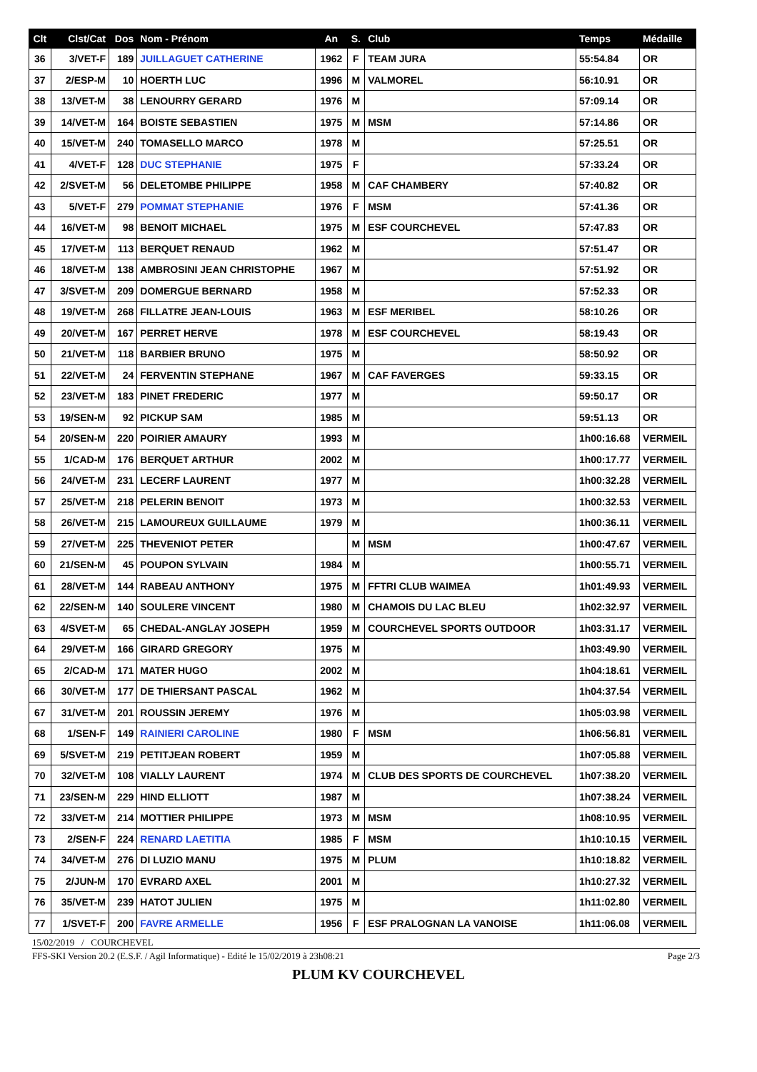| Clt | Clst/Cat | Dos | Nom - Prénom | An | S. | Club | Temps | Médaille |
| --- | --- | --- | --- | --- | --- | --- | --- | --- |
| 36 | 3/VET-F | 189 | JUILLAGUET CATHERINE | 1962 | F | TEAM JURA | 55:54.84 | OR |
| 37 | 2/ESP-M | 10 | HOERTH LUC | 1996 | M | VALMOREL | 56:10.91 | OR |
| 38 | 13/VET-M | 38 | LENOURRY GERARD | 1976 | M | | 57:09.14 | OR |
| 39 | 14/VET-M | 164 | BOISTE SEBASTIEN | 1975 | M | MSM | 57:14.86 | OR |
| 40 | 15/VET-M | 240 | TOMASELLO MARCO | 1978 | M | | 57:25.51 | OR |
| 41 | 4/VET-F | 128 | DUC STEPHANIE | 1975 | F | | 57:33.24 | OR |
| 42 | 2/SVET-M | 56 | DELETOMBE PHILIPPE | 1958 | M | CAF CHAMBERY | 57:40.82 | OR |
| 43 | 5/VET-F | 279 | POMMAT STEPHANIE | 1976 | F | MSM | 57:41.36 | OR |
| 44 | 16/VET-M | 98 | BENOIT MICHAEL | 1975 | M | ESF COURCHEVEL | 57:47.83 | OR |
| 45 | 17/VET-M | 113 | BERQUET RENAUD | 1962 | M | | 57:51.47 | OR |
| 46 | 18/VET-M | 138 | AMBROSINI JEAN CHRISTOPHE | 1967 | M | | 57:51.92 | OR |
| 47 | 3/SVET-M | 209 | DOMERGUE BERNARD | 1958 | M | | 57:52.33 | OR |
| 48 | 19/VET-M | 268 | FILLATRE JEAN-LOUIS | 1963 | M | ESF MERIBEL | 58:10.26 | OR |
| 49 | 20/VET-M | 167 | PERRET HERVE | 1978 | M | ESF COURCHEVEL | 58:19.43 | OR |
| 50 | 21/VET-M | 118 | BARBIER BRUNO | 1975 | M | | 58:50.92 | OR |
| 51 | 22/VET-M | 24 | FERVENTIN STEPHANE | 1967 | M | CAF FAVERGES | 59:33.15 | OR |
| 52 | 23/VET-M | 183 | PINET FREDERIC | 1977 | M | | 59:50.17 | OR |
| 53 | 19/SEN-M | 92 | PICKUP SAM | 1985 | M | | 59:51.13 | OR |
| 54 | 20/SEN-M | 220 | POIRIER AMAURY | 1993 | M | | 1h00:16.68 | VERMEIL |
| 55 | 1/CAD-M | 176 | BERQUET ARTHUR | 2002 | M | | 1h00:17.77 | VERMEIL |
| 56 | 24/VET-M | 231 | LECERF LAURENT | 1977 | M | | 1h00:32.28 | VERMEIL |
| 57 | 25/VET-M | 218 | PELERIN BENOIT | 1973 | M | | 1h00:32.53 | VERMEIL |
| 58 | 26/VET-M | 215 | LAMOUREUX GUILLAUME | 1979 | M | | 1h00:36.11 | VERMEIL |
| 59 | 27/VET-M | 225 | THEVENIOT PETER | | M | MSM | 1h00:47.67 | VERMEIL |
| 60 | 21/SEN-M | 45 | POUPON SYLVAIN | 1984 | M | | 1h00:55.71 | VERMEIL |
| 61 | 28/VET-M | 144 | RABEAU ANTHONY | 1975 | M | FFTRI CLUB WAIMEA | 1h01:49.93 | VERMEIL |
| 62 | 22/SEN-M | 140 | SOULERE VINCENT | 1980 | M | CHAMOIS DU LAC BLEU | 1h02:32.97 | VERMEIL |
| 63 | 4/SVET-M | 65 | CHEDAL-ANGLAY JOSEPH | 1959 | M | COURCHEVEL SPORTS OUTDOOR | 1h03:31.17 | VERMEIL |
| 64 | 29/VET-M | 166 | GIRARD GREGORY | 1975 | M | | 1h03:49.90 | VERMEIL |
| 65 | 2/CAD-M | 171 | MATER HUGO | 2002 | M | | 1h04:18.61 | VERMEIL |
| 66 | 30/VET-M | 177 | DE THIERSANT PASCAL | 1962 | M | | 1h04:37.54 | VERMEIL |
| 67 | 31/VET-M | 201 | ROUSSIN JEREMY | 1976 | M | | 1h05:03.98 | VERMEIL |
| 68 | 1/SEN-F | 149 | RAINIERI CAROLINE | 1980 | F | MSM | 1h06:56.81 | VERMEIL |
| 69 | 5/SVET-M | 219 | PETITJEAN ROBERT | 1959 | M | | 1h07:05.88 | VERMEIL |
| 70 | 32/VET-M | 108 | VIALLY LAURENT | 1974 | M | CLUB DES SPORTS DE COURCHEVEL | 1h07:38.20 | VERMEIL |
| 71 | 23/SEN-M | 229 | HIND ELLIOTT | 1987 | M | | 1h07:38.24 | VERMEIL |
| 72 | 33/VET-M | 214 | MOTTIER PHILIPPE | 1973 | M | MSM | 1h08:10.95 | VERMEIL |
| 73 | 2/SEN-F | 224 | RENARD LAETITIA | 1985 | F | MSM | 1h10:10.15 | VERMEIL |
| 74 | 34/VET-M | 276 | DI LUZIO MANU | 1975 | M | PLUM | 1h10:18.82 | VERMEIL |
| 75 | 2/JUN-M | 170 | EVRARD AXEL | 2001 | M | | 1h10:27.32 | VERMEIL |
| 76 | 35/VET-M | 239 | HATOT JULIEN | 1975 | M | | 1h11:02.80 | VERMEIL |
| 77 | 1/SVET-F | 200 | FAVRE ARMELLE | 1956 | F | ESF PRALOGNAN LA VANOISE | 1h11:06.08 | VERMEIL |
15/02/2019 / COURCHEVEL
FFS-SKI Version 20.2 (E.S.F. / Agil Informatique) - Edité le 15/02/2019 à 23h08:21 Page 2/3
PLUM KV COURCHEVEL